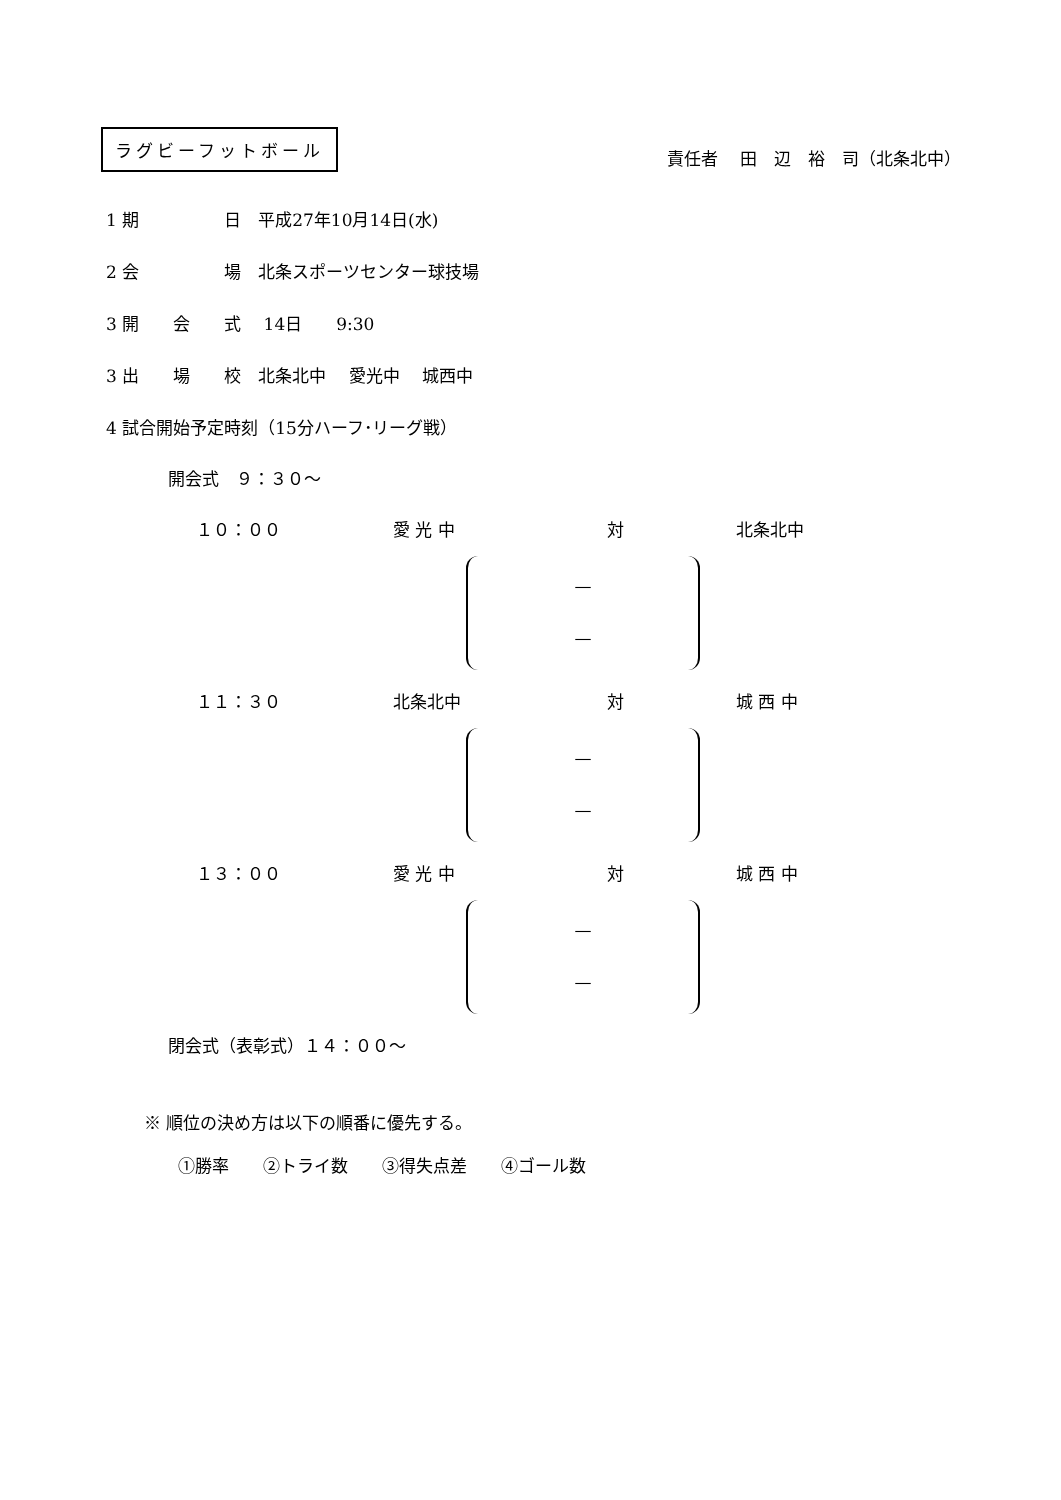ラグビーフットボール
責任者　 田　辺　裕　司（北条北中）
1 期　　　　　日　平成27年10月14日(水)
2 会　　　　　場　北条スポーツセンター球技場
3 開　　会　　式　 14日　　9:30
3 出　　場　　校　北条北中　 愛光中　 城西中
4 試合開始予定時刻（15分ハーフ･リーグ戦）
開会式　９：３０～
１０：００ 　愛 光 中 　　　対 北条北中
—
—
１１：３０ 　北条北中 　　　対 城 西 中
—
—
１３：００ 　愛 光 中 　　　対 城 西 中
—
—
閉会式（表彰式）１４：００～
※ 順位の決め方は以下の順番に優先する。
①勝率　　②トライ数　　③得失点差　　④ゴール数